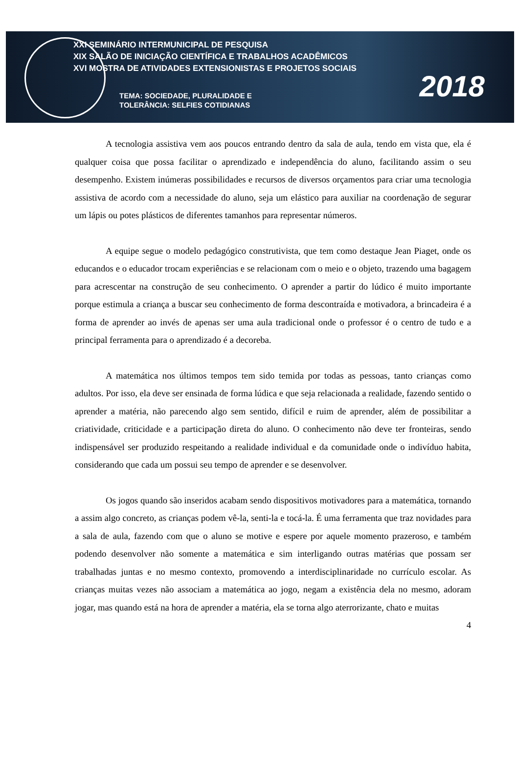XXI SEMINÁRIO INTERMUNICIPAL DE PESQUISA
XIX SALÃO DE INICIAÇÃO CIENTÍFICA E TRABALHOS ACADÊMICOS
XVI MOSTRA DE ATIVIDADES EXTENSIONISTAS E PROJETOS SOCIAIS
TEMA: SOCIEDADE, PLURALIDADE E
TOLERÂNCIA: SELFIES COTIDIANAS
2018
A tecnologia assistiva vem aos poucos entrando dentro da sala de aula, tendo em vista que, ela é qualquer coisa que possa facilitar o aprendizado e independência do aluno, facilitando assim o seu desempenho. Existem inúmeras possibilidades e recursos de diversos orçamentos para criar uma tecnologia assistiva de acordo com a necessidade do aluno, seja um elástico para auxiliar na coordenação de segurar um lápis ou potes plásticos de diferentes tamanhos para representar números.
A equipe segue o modelo pedagógico construtivista, que tem como destaque Jean Piaget, onde os educandos e o educador trocam experiências e se relacionam com o meio e o objeto, trazendo uma bagagem para acrescentar na construção de seu conhecimento. O aprender a partir do lúdico é muito importante porque estimula a criança a buscar seu conhecimento de forma descontraída e motivadora, a brincadeira é a forma de aprender ao invés de apenas ser uma aula tradicional onde o professor é o centro de tudo e a principal ferramenta para o aprendizado é a decoreba.
A matemática nos últimos tempos tem sido temida por todas as pessoas, tanto crianças como adultos. Por isso, ela deve ser ensinada de forma lúdica e que seja relacionada a realidade, fazendo sentido o aprender a matéria, não parecendo algo sem sentido, difícil e ruim de aprender, além de possibilitar a criatividade, criticidade e a participação direta do aluno. O conhecimento não deve ter fronteiras, sendo indispensável ser produzido respeitando a realidade individual e da comunidade onde o indivíduo habita, considerando que cada um possui seu tempo de aprender e se desenvolver.
Os jogos quando são inseridos acabam sendo dispositivos motivadores para a matemática, tornando a assim algo concreto, as crianças podem vê-la, senti-la e tocá-la. É uma ferramenta que traz novidades para a sala de aula, fazendo com que o aluno se motive e espere por aquele momento prazeroso, e também podendo desenvolver não somente a matemática e sim interligando outras matérias que possam ser trabalhadas juntas e no mesmo contexto, promovendo a interdisciplinaridade no currículo escolar. As crianças muitas vezes não associam a matemática ao jogo, negam a existência dela no mesmo, adoram jogar, mas quando está na hora de aprender a matéria, ela se torna algo aterrorizante, chato e muitas
4